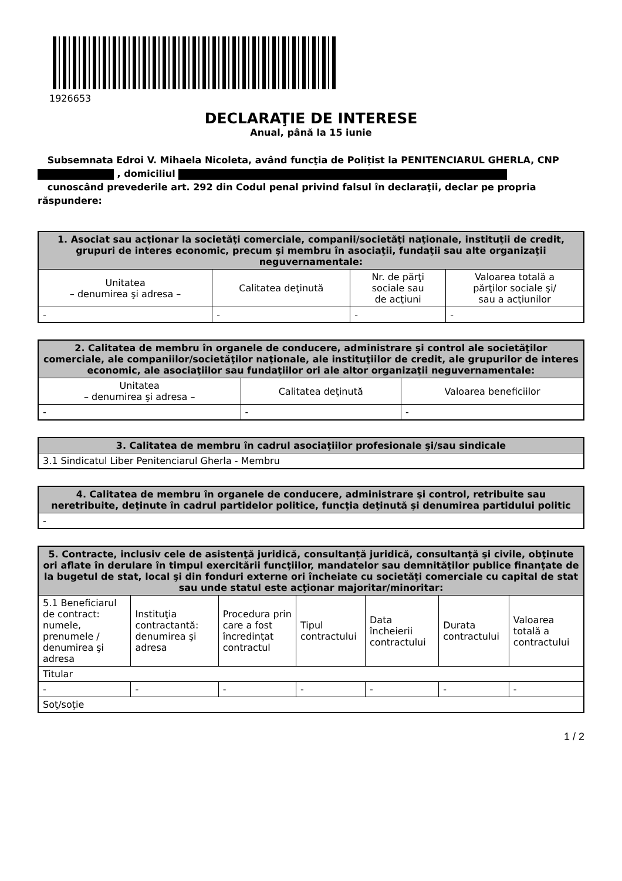1926653
DECLARAŢIE DE INTERESE
Anual, până la 15 iunie
Subsemnata Edroi V. Mihaela Nicoleta, având funcţia de Polițist la PENITENCIARUL GHERLA, CNP , domiciliul
cunoscând prevederile art. 292 din Codul penal privind falsul în declaraţii, declar pe propria răspundere:
| 1. Asociat sau acţionar la societăţi comerciale, companii/societăţi naţionale, instituţii de credit, grupuri de interes economic, precum şi membru în asociaţii, fundaţii sau alte organizaţii neguvernamentale: | | | |
| --- | --- | --- | --- |
| Unitatea – denumirea şi adresa – | Calitatea deţinută | Nr. de părţi sociale sau de acţiuni | Valoarea totală a părţilor sociale şi/ sau a acţiunilor |
| - | - | - | - |
| 2. Calitatea de membru în organele de conducere, administrare şi control ale societăţilor comerciale, ale companiilor/societăţilor naţionale, ale instituţiilor de credit, ale grupurilor de interes economic, ale asociaţiilor sau fundaţiilor ori ale altor organizaţii neguvernamentale: | | |
| --- | --- | --- |
| Unitatea – denumirea şi adresa – | Calitatea deţinută | Valoarea beneficiilor |
| - | - | - |
| 3. Calitatea de membru în cadrul asociaţiilor profesionale şi/sau sindicale |
| --- |
| 3.1 Sindicatul Liber Penitenciarul Gherla - Membru |
| 4. Calitatea de membru în organele de conducere, administrare şi control, retribuite sau neretribuite, deţinute în cadrul partidelor politice, funcţia deţinută şi denumirea partidului politic |
| --- |
| - |
| 5. Contracte, inclusiv cele de asistenţă juridică, consultanță juridică, consultanţă şi civile, obţinute ori aflate în derulare în timpul exercitării funcţiilor, mandatelor sau demnităţilor publice finanţate de la bugetul de stat, local şi din fonduri externe ori încheiate cu societăţi comerciale cu capital de stat sau unde statul este acţionar majoritar/minoritar: | | | | | | |
| --- | --- | --- | --- | --- | --- | --- |
| 5.1 Beneficiarul de contract: numele, prenumele / denumirea şi adresa | Instituţia contractantă: denumirea şi adresa | Procedura prin care a fost încredinţat contractul | Tipul contractului | Data încheierii contractului | Durata contractului | Valoarea totală a contractului |
| Titular | | | | | | |
| - | - | - | - | - | - | - |
| Soţ/soţie | | | | | | |
1 / 2